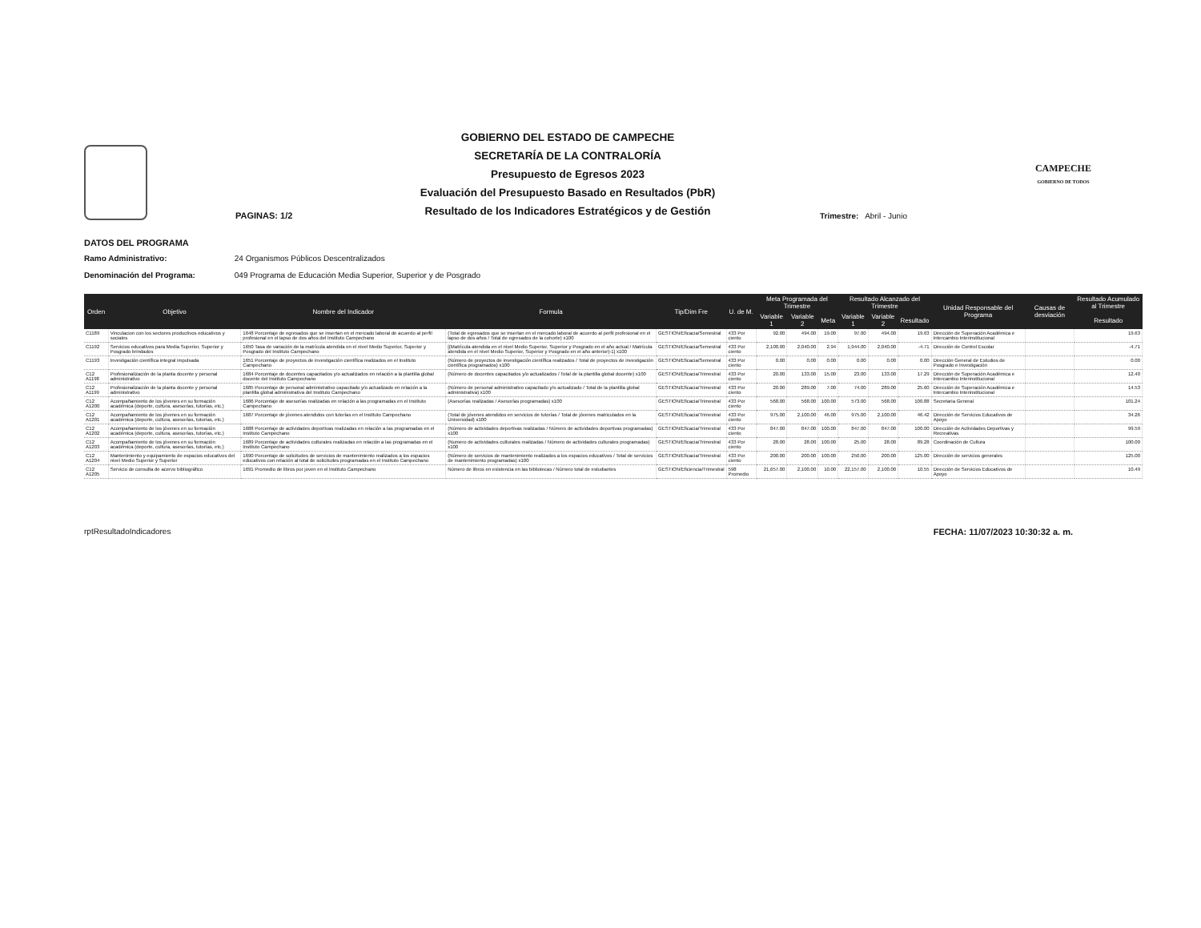PAGINAS: 1/2
GOBIERNO DEL ESTADO DE CAMPECHE
SECRETARÍA DE LA CONTRALORÍA
Presupuesto de Egresos 2023
Evaluación del Presupuesto Basado en Resultados (PbR)
Resultado de los Indicadores Estratégicos y de Gestión
Trimestre: Abril - Junio
CAMPECHE
GOBIERNO DE TODOS
DATOS DEL PROGRAMA
Ramo Administrativo: 24 Organismos Públicos Descentralizados
Denominación del Programa: 049 Programa de Educación Media Superior, Superior y de Posgrado
| Orden | Objetivo | Nombre del Indicador | Formula | Tip/Dim Fre | U. de M. | Meta Programada del Trimestre | | | Resultado Alcanzado del Trimestre | | | Unidad Responsable del Programa | Causas de desviación | Resultado Acumulado al Trimestre |
| --- | --- | --- | --- | --- | --- | --- | --- | --- | --- | --- | --- | --- | --- | --- |
| | | | | | | Variable 1 | Variable 2 | Meta | Variable 1 | Variable 2 | Resultado | | | Resultado |
| C1189 | Vinculacion con los sectores productivos educativos y sociales | 1648 Porcentaje de egresados que se insertan en el mercado laboral de acuerdo al perfil profesional en el lapso de dos años del Instituto Campechano | (Total de egresados que se insertan en el mercado laboral de acuerdo al perfil profesional en el lapso de dos años / Total de egresados de la cohorte) x100 | GESTION/Eficacia/Semestral | 433 Por ciento | 92.00 | 494.00 | 19.00 | 97.00 | 494.00 | 19.63 | Dirección de Superación Académica e Intercambio Interinstitucional | | 19.63 |
| C1192 | Servicios educativos para Media Superior, Superior y Posgrado brindados | 1650 Tasa de variación de la matrícula atendida en el nivel Medio Superior, Superior y Posgrado del Instituto Campechano | [(Matrícula atendida en el nivel Medio Superior, Superior y Posgrado en el año actual / Matrícula atendida en el nivel Medio Superior, Superior y Posgrado en el año anterior)-1] x100 | GESTION/Eficacia/Semestral | 433 Por ciento | 2,100.00 | 2,040.00 | 2.94 | 1,944.00 | 2,040.00 | -4.71 | Dirección de Control Escolar | | -4.71 |
| C1193 | Investigación científica integral impulsada | 1651 Porcentaje de proyectos de investigación científica realizados en el Instituto Campechano | (Número de proyectos de investigación científica realizados / Total de proyectos de investigación científica programados) x100 | GESTION/Eficacia/Semestral | 433 Por ciento | 0.00 | 0.00 | 0.00 | 0.00 | 0.00 | 0.00 | Dirección General de Estudios de Posgrado e Investigación | | 0.00 |
| C12 A1198 | Profesionalización de la planta docente y personal administrativo | 1684 Porcentaje de docentes capacitados y/o actualizados en relación a la plantilla global docente del Instituto Campechano | (Número de docentes capacitados y/o actualizados / Total de la plantilla global docente) x100 | GESTION/Eficacia/Trimestral | 433 Por ciento | 20.00 | 133.00 | 15.00 | 23.00 | 133.00 | 17.29 | Dirección de Superación Académica e Intercambio Interinstitucional | | 12.40 |
| C12 A1199 | Profesionalización de la planta docente y personal administrativo | 1685 Porcentaje de personal administrativo capacitado y/o actualizado en relación a la plantilla global administrativa del Instituto Campechano | (Número de personal administrativo capacitado y/o actualizado / Total de la plantilla global administrativa) x100 | GESTION/Eficacia/Trimestral | 433 Por ciento | 20.00 | 289.00 | 7.00 | 74.00 | 289.00 | 25.60 | Dirección de Superación Académica e Intercambio Interinstitucional | | 14.53 |
| C12 A1200 | Acompañamiento de los jóvenes en su formación académica (deporte, cultura, asesorías, tutorías, etc.) | 1686 Porcentaje de asesorías realizadas en relación a las programadas en el Instituto Campechano | (Asesorías realizadas / Asesorías programadas) x100 | GESTION/Eficacia/Trimestral | 433 Por ciento | 568.00 | 568.00 | 100.00 | 573.00 | 568.00 | 100.88 | Secretaria General | | 101.24 |
| C12 A1201 | Acompañamiento de los jóvenes en su formación académica (deporte, cultura, asesorías, tutorías, etc.) | 1687 Porcentaje de jóvenes atendidos con tutorías en el Instituto Campechano | (Total de jóvenes atendidos en servicios de tutorías / Total de jóvenes matriculados en la Universidad) x100 | GESTION/Eficacia/Trimestral | 433 Por ciento | 975.00 | 2,100.00 | 46.00 | 975.00 | 2,100.00 | 46.42 | Dirección de Servicios Educativos de Apoyo | | 34.26 |
| C12 A1202 | Acompañamiento de los jóvenes en su formación académica (deporte, cultura, asesorías, tutorías, etc.) | 1688 Porcentaje de actividades deportivas realizadas en relación a las programadas en el Instituto Campechano | (Número de actividades deportivas realizadas / Número de actividades deportivas programadas) x100 | GESTION/Eficacia/Trimestral | 433 Por ciento | 847.00 | 847.00 | 100.00 | 847.00 | 847.00 | 100.00 | Dirección de Actividades Deportivas y Recreativas | | 99.59 |
| C12 A1203 | Acompañamiento de los jóvenes en su formación académica (deporte, cultura, asesorías, tutorías, etc.) | 1689 Porcentaje de actividades culturales realizadas en relación a las programadas en el Instituto Campechano | (Numero de actividades culturales realizadas / Número de actividades culturales programadas) x100 | GESTION/Eficacia/Trimestral | 433 Por ciento | 28.00 | 28.00 | 100.00 | 25.00 | 28.00 | 89.28 | Coordinación de Cultura | | 100.00 |
| C12 A1204 | Mantenimiento y equipamiento de espacios educativos del nivel Medio Superior y Superior | 1690 Porcentaje de solicitudes de servicios de mantenimiento realizados a los espacios educativos con relación al total de solicitudes programadas en el Instituto Campechano | (Número de servicios de mantenimiento realizados a los espacios educativos / Total de servicios de mantenimiento programadas) x100 | GESTION/Eficacia/Trimestral | 433 Por ciento | 200.00 | 200.00 | 100.00 | 250.00 | 200.00 | 125.00 | Dirección de servicios generales | | 125.00 |
| C12 A1205 | Servicio de consulta de acervo bibliográfico | 1691 Promedio de libros por joven en el Instituto Campechano | Número de libros en existencia en las bibliotecas / Número total de estudiantes | GESTION/Eficiencia/Trimestral | 598 Promedio | 21,657.00 | 2,100.00 | 10.00 | 22,157.00 | 2,100.00 | 10.55 | Dirección de Servicios Educativos de Apoyo | | 10.49 |
rptResultadoIndicadores FECHA: 11/07/2023 10:30:32 a. m.